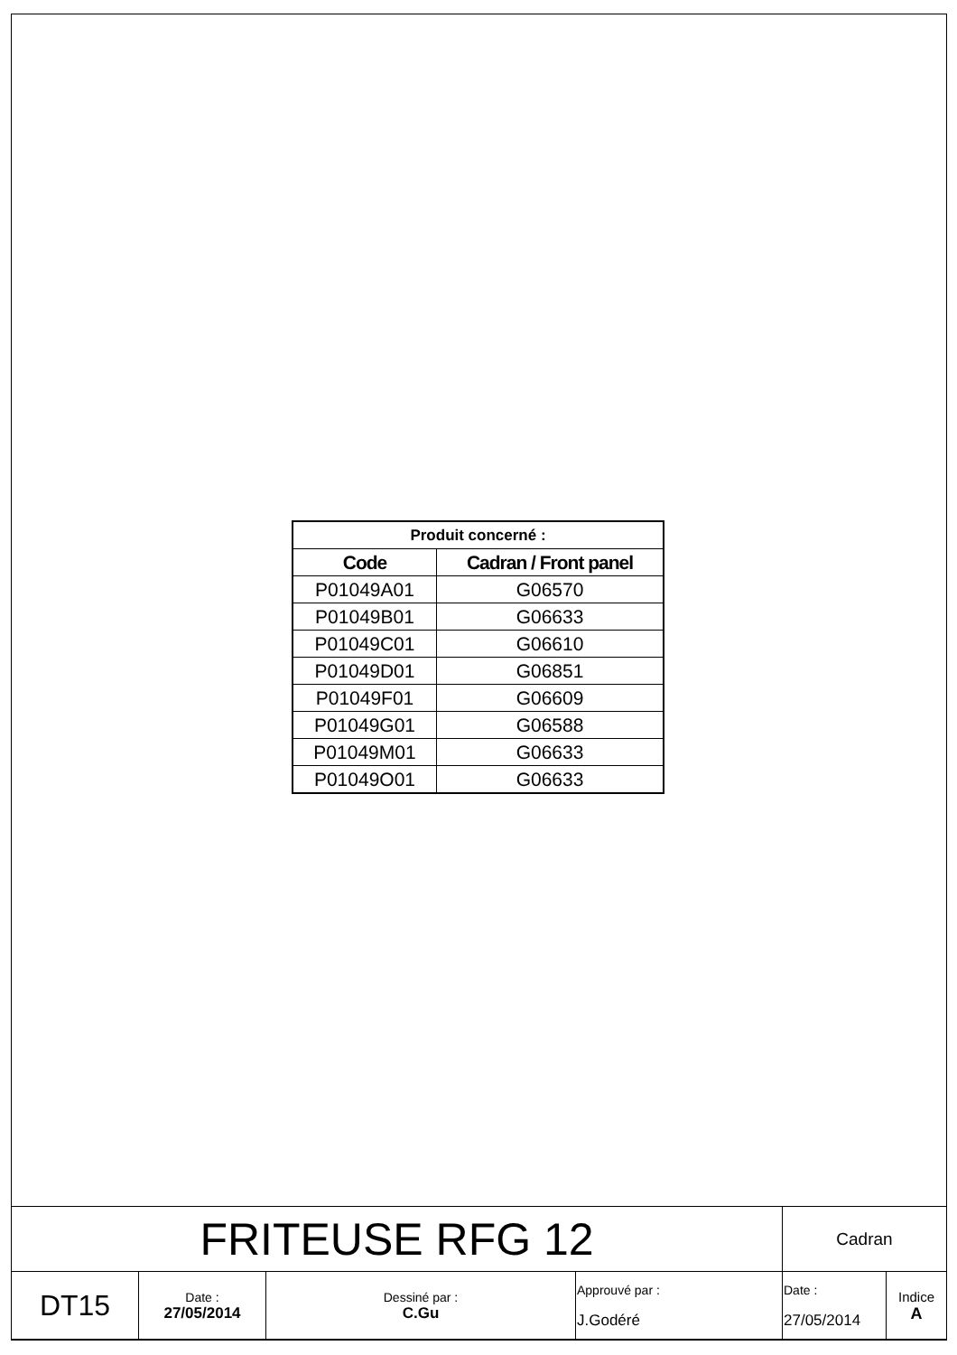| Produit concerné : | |
| --- | --- |
| Code | Cadran / Front panel |
| P01049A01 | G06570 |
| P01049B01 | G06633 |
| P01049C01 | G06610 |
| P01049D01 | G06851 |
| P01049F01 | G06609 |
| P01049G01 | G06588 |
| P01049M01 | G06633 |
| P01049O01 | G06633 |
| FRITEUSE RFG 12 | | | | Cadran | |
| DT15 | Date : 27/05/2014 | Dessiné par : C.Gu | Approuvé par : J.Godéré | Date : 27/05/2014 | Indice A |